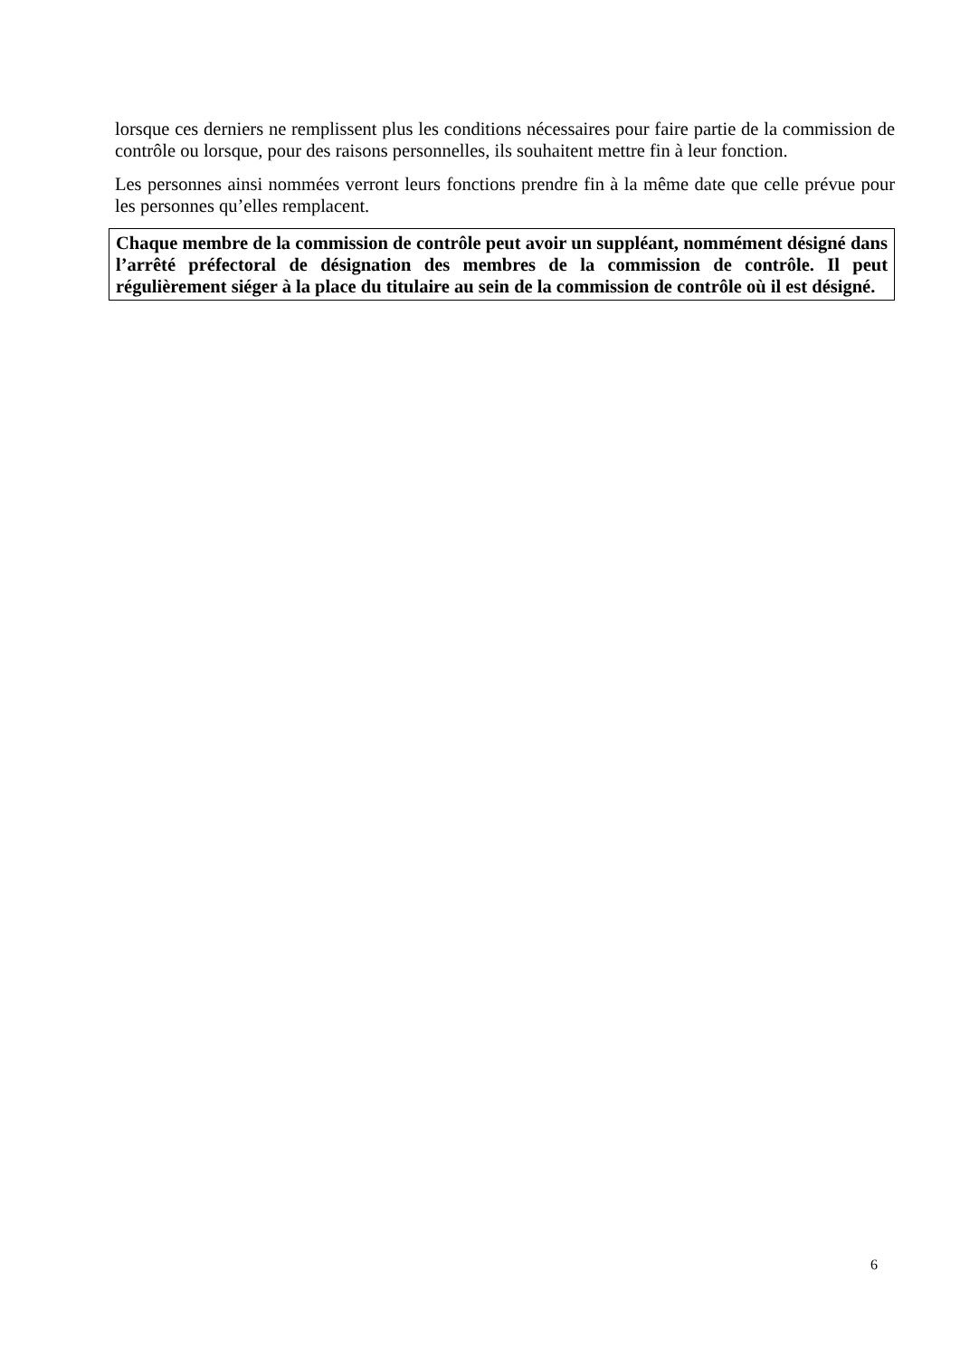lorsque ces derniers ne remplissent plus les conditions nécessaires pour faire partie de la commission de contrôle ou lorsque, pour des raisons personnelles, ils souhaitent mettre fin à leur fonction.
Les personnes ainsi nommées verront leurs fonctions prendre fin à la même date que celle prévue pour les personnes qu’elles remplacent.
Chaque membre de la commission de contrôle peut avoir un suppléant, nommément désigné dans l’arrêté préfectoral de désignation des membres de la commission de contrôle. Il peut régulièrement siéger à la place du titulaire au sein de la commission de contrôle où il est désigné.
6